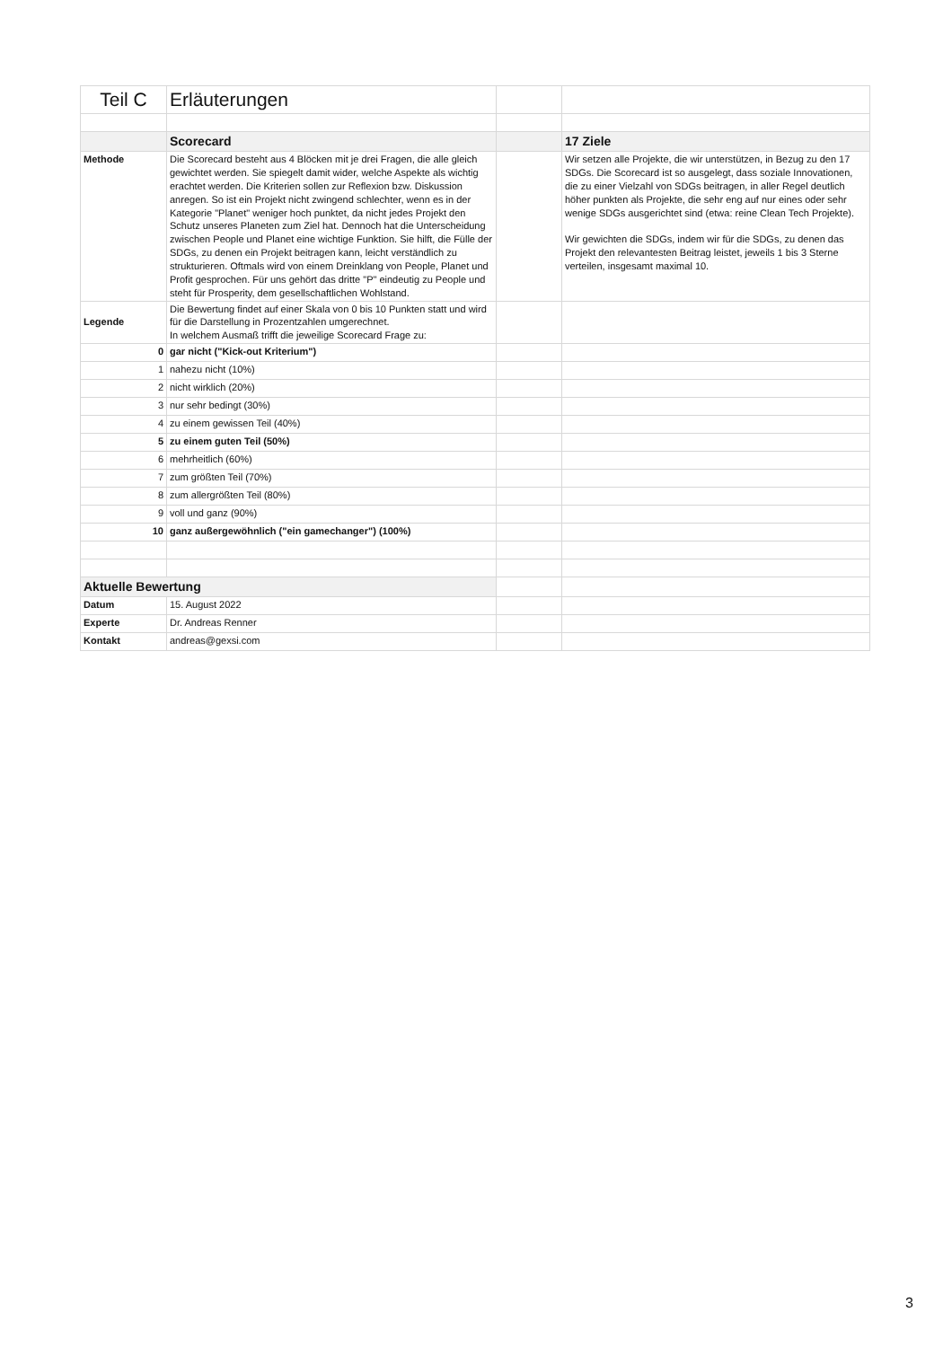| Teil C | Erläuterungen | | |
| | Scorecard | | 17 Ziele |
| Methode | Die Scorecard besteht aus 4 Blöcken mit je drei Fragen, die alle gleich gewichtet werden. Sie spiegelt damit wider, welche Aspekte als wichtig erachtet werden. Die Kriterien sollen zur Reflexion bzw. Diskussion anregen. So ist ein Projekt nicht zwingend schlechter, wenn es in der Kategorie "Planet" weniger hoch punktet, da nicht jedes Projekt den Schutz unseres Planeten zum Ziel hat. Dennoch hat die Unterscheidung zwischen People und Planet eine wichtige Funktion. Sie hilft, die Fülle der SDGs, zu denen ein Projekt beitragen kann, leicht verständlich zu strukturieren. Oftmals wird von einem Dreinklang von People, Planet und Profit gesprochen. Für uns gehört das dritte "P" eindeutig zu People und steht für Prosperity, dem gesellschaftlichen Wohlstand. | | Wir setzen alle Projekte, die wir unterstützen, in Bezug zu den 17 SDGs. Die Scorecard ist so ausgelegt, dass soziale Innovationen, die zu einer Vielzahl von SDGs beitragen, in aller Regel deutlich höher punkten als Projekte, die sehr eng auf nur eines oder sehr wenige SDGs ausgerichtet sind (etwa: reine Clean Tech Projekte). Wir gewichten die SDGs, indem wir für die SDGs, zu denen das Projekt den relevantesten Beitrag leistet, jeweils 1 bis 3 Sterne verteilen, insgesamt maximal 10. |
| Legende | Die Bewertung findet auf einer Skala von 0 bis 10 Punkten statt und wird für die Darstellung in Prozentzahlen umgerechnet. In welchem Ausmaß trifft die jeweilige Scorecard Frage zu: | | |
| 0 | gar nicht ("Kick-out Kriterium") | | |
| 1 | nahezu nicht (10%) | | |
| 2 | nicht wirklich (20%) | | |
| 3 | nur sehr bedingt (30%) | | |
| 4 | zu einem gewissen Teil (40%) | | |
| 5 | zu einem guten Teil (50%) | | |
| 6 | mehrheitlich (60%) | | |
| 7 | zum größten Teil (70%) | | |
| 8 | zum allergrößten Teil (80%) | | |
| 9 | voll und ganz (90%) | | |
| 10 | ganz außergewöhnlich ("ein gamechanger") (100%) | | |
| Aktuelle Bewertung | | | |
| Datum | 15. August 2022 | | |
| Experte | Dr. Andreas Renner | | |
| Kontakt | andreas@gexsi.com | | |
3